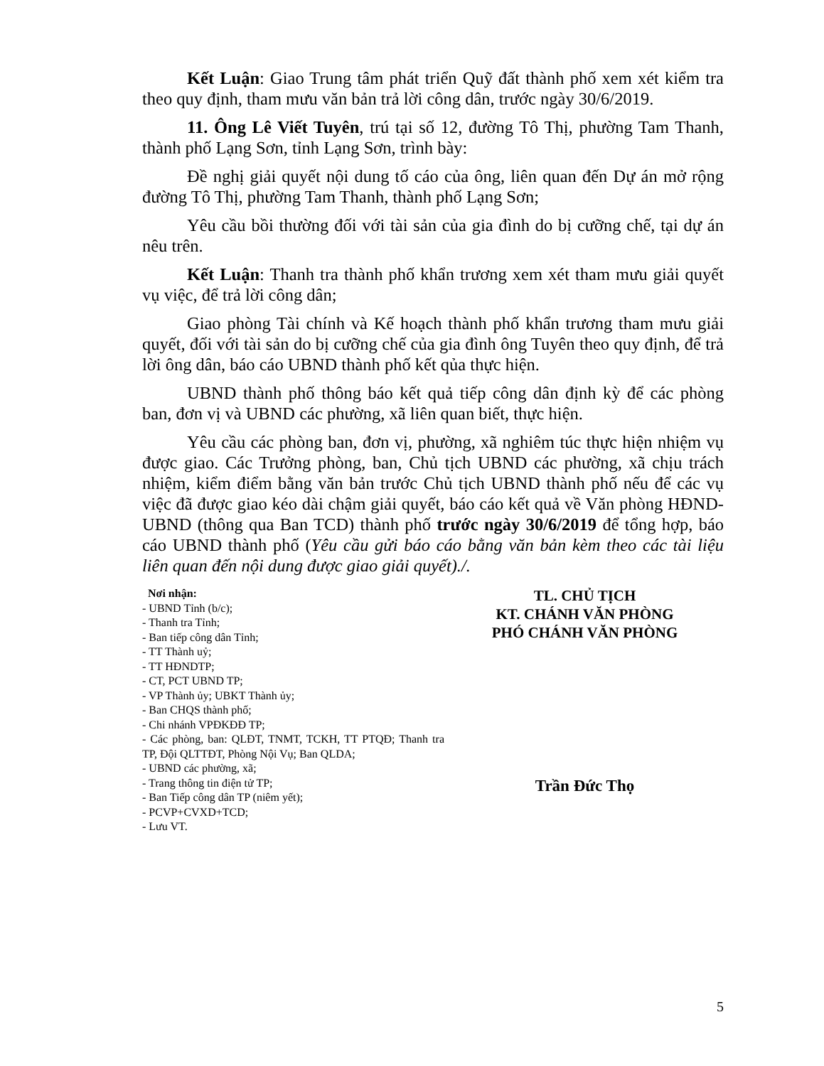Kết Luận: Giao Trung tâm phát triển Quỹ đất thành phố xem xét kiểm tra theo quy định, tham mưu văn bản trả lời công dân, trước ngày 30/6/2019.
11. Ông Lê Viết Tuyên, trú tại số 12, đường Tô Thị, phường Tam Thanh, thành phố Lạng Sơn, tỉnh Lạng Sơn, trình bày:
Đề nghị giải quyết nội dung tố cáo của ông, liên quan đến Dự án mở rộng đường Tô Thị, phường Tam Thanh, thành phố Lạng Sơn;
Yêu cầu bồi thường đối với tài sản của gia đình do bị cưỡng chế, tại dự án nêu trên.
Kết Luận: Thanh tra thành phố khẩn trương xem xét tham mưu giải quyết vụ việc, để trả lời công dân;
Giao phòng Tài chính và Kế hoạch thành phố khẩn trương tham mưu giải quyết, đối với tài sản do bị cưỡng chế của gia đình ông Tuyên theo quy định, để trả lời ông dân, báo cáo UBND thành phố kết qủa thực hiện.
UBND thành phố thông báo kết quả tiếp công dân định kỳ để các phòng ban, đơn vị và UBND các phường, xã liên quan biết, thực hiện.
Yêu cầu các phòng ban, đơn vị, phường, xã nghiêm túc thực hiện nhiệm vụ được giao. Các Trưởng phòng, ban, Chủ tịch UBND các phường, xã chịu trách nhiệm, kiểm điểm bằng văn bản trước Chủ tịch UBND thành phố nếu để các vụ việc đã được giao kéo dài chậm giải quyết, báo cáo kết quả về Văn phòng HĐND-UBND (thông qua Ban TCD) thành phố trước ngày 30/6/2019 để tổng hợp, báo cáo UBND thành phố (Yêu cầu gửi báo cáo bằng văn bản kèm theo các tài liệu liên quan đến nội dung được giao giải quyết)./.
Nơi nhận:
- UBND Tỉnh (b/c);
- Thanh tra Tỉnh;
- Ban tiếp công dân Tỉnh;
- TT Thành uỷ;
- TT HĐNDTP;
- CT, PCT UBND TP;
- VP Thành ủy; UBKT Thành ủy;
- Ban CHQS thành phố;
- Chi nhánh VPĐKĐĐ TP;
- Các phòng, ban: QLĐT, TNMT, TCKH, TT PTQĐ; Thanh tra TP, Đội QLTTĐT, Phòng Nội Vụ; Ban QLDA;
- UBND các phường, xã;
- Trang thông tin điện tử TP;
- Ban Tiếp công dân TP (niêm yết);
- PCVP+CVXD+TCD;
- Lưu VT.
TL. CHỦ TỊCH
KT. CHÁNH VĂN PHÒNG
PHÓ CHÁNH VĂN PHÒNG
Trần Đức Thọ
5